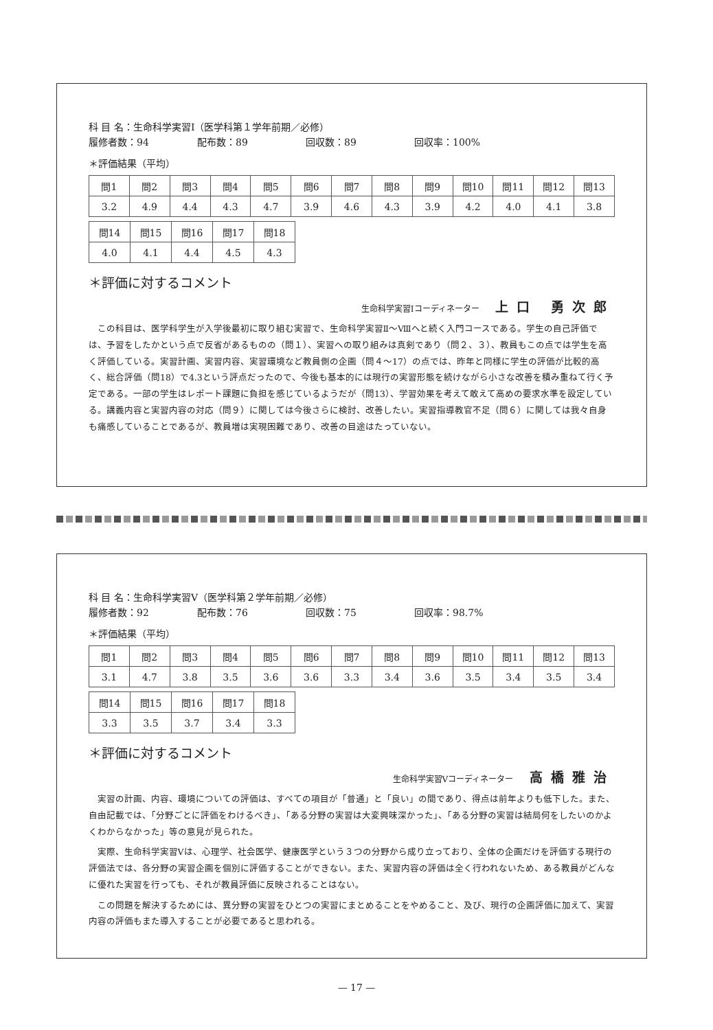科 目 名：生命科学実習Ⅰ（医学科第１学年前期／必修）
履修者数：94 配布数：89 回収数：89 回収率：100%
＊評価結果（平均）
| 問1 | 問2 | 問3 | 問4 | 問5 | 問6 | 問7 | 問8 | 問9 | 問10 | 問11 | 問12 | 問13 |
| 3.2 | 4.9 | 4.4 | 4.3 | 4.7 | 3.9 | 4.6 | 4.3 | 3.9 | 4.2 | 4.0 | 4.1 | 3.8 |
| 問14 | 問15 | 問16 | 問17 | 問18 |
| 4.0 | 4.1 | 4.4 | 4.5 | 4.3 |
＊評価に対するコメント
生命科学実習Ⅰコーディネーター 上口 勇次郎
この科目は、医学科学生が入学後最初に取り組む実習で、生命科学実習Ⅱ～Ⅷへと続く入門コースである。学生の自己評価では、予習をしたかという点で反省があるものの（問１）、実習への取り組みは真剣であり（問２、３）、教員もこの点では学生を高く評価している。実習計画、実習内容、実習環境など教員側の企画（問４～17）の点では、昨年と同様に学生の評価が比較的高く、総合評価（問18）で4.3という評点だったので、今後も基本的には現行の実習形態を続けながら小さな改善を積み重ねて行く予定である。一部の学生はレポート課題に負担を感じているようだが（問13）、学習効果を考えて敢えて高めの要求水準を設定している。講義内容と実習内容の対応（問９）に関しては今後さらに検討、改善したい。実習指導教官不足（問６）に関しては我々自身も痛感していることであるが、教員増は実現困難であり、改善の目途はたっていない。
科 目 名：生命科学実習Ⅴ（医学科第２学年前期／必修）
履修者数：92 配布数：76 回収数：75 回収率：98.7%
＊評価結果（平均）
| 問1 | 問2 | 問3 | 問4 | 問5 | 問6 | 問7 | 問8 | 問9 | 問10 | 問11 | 問12 | 問13 |
| 3.1 | 4.7 | 3.8 | 3.5 | 3.6 | 3.6 | 3.3 | 3.4 | 3.6 | 3.5 | 3.4 | 3.5 | 3.4 |
| 問14 | 問15 | 問16 | 問17 | 問18 |
| 3.3 | 3.5 | 3.7 | 3.4 | 3.3 |
＊評価に対するコメント
生命科学実習Ⅴコーディネーター 高橋雅治
実習の計画、内容、環境についての評価は、すべての項目が「普通」と「良い」の間であり、得点は前年よりも低下した。また、自由記載では、「分野ごとに評価をわけるべき」、「ある分野の実習は大変興味深かった」、「ある分野の実習は結局何をしたいのかよくわからなかった」等の意見が見られた。
実際、生命科学実習Ⅴは、心理学、社会医学、健康医学という３つの分野から成り立っており、全体の企画だけを評価する現行の評価法では、各分野の実習企画を個別に評価することができない。また、実習内容の評価は全く行われないため、ある教員がどんなに優れた実習を行っても、それが教員評価に反映されることはない。
この問題を解決するためには、異分野の実習をひとつの実習にまとめることをやめること、及び、現行の企画評価に加えて、実習内容の評価もまた導入することが必要であると思われる。
— 17 —